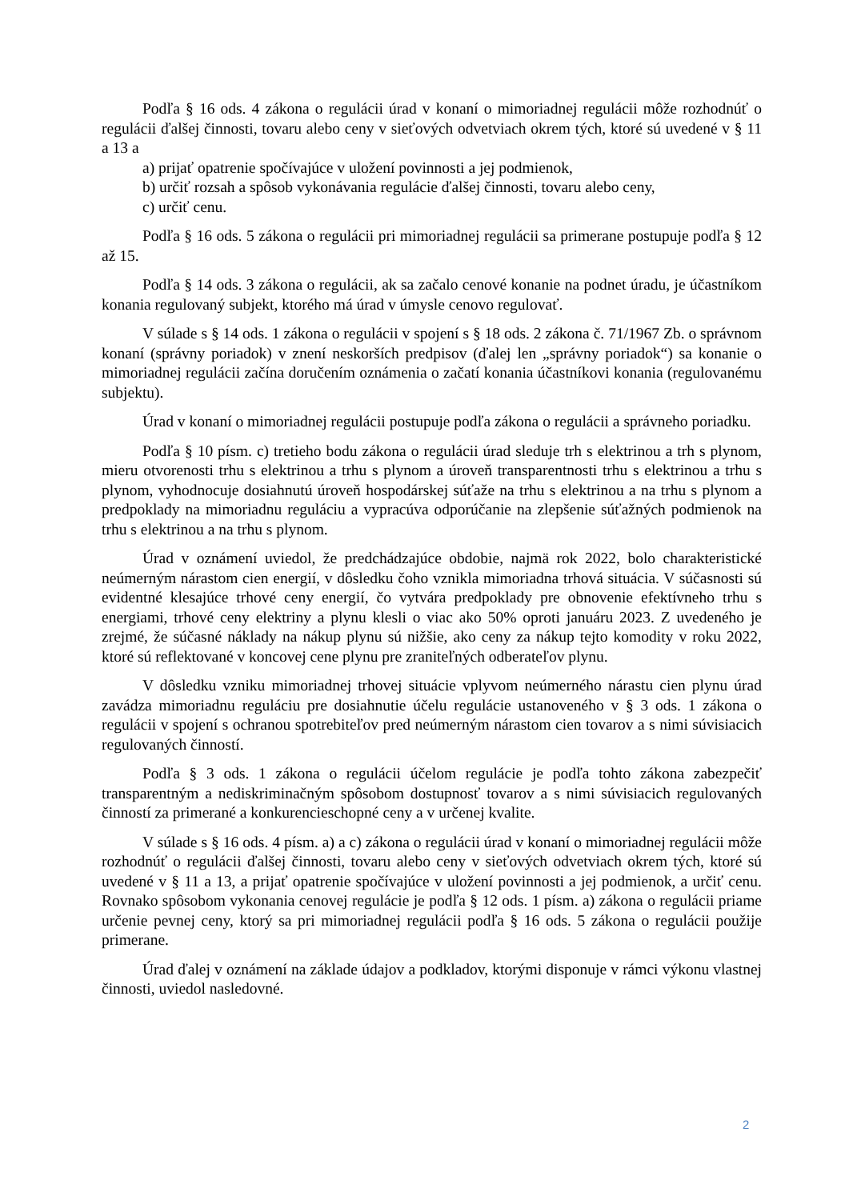Podľa § 16 ods. 4 zákona o regulácii úrad v konaní o mimoriadnej regulácii môže rozhodnúť o regulácii ďalšej činnosti, tovaru alebo ceny v sieťových odvetviach okrem tých, ktoré sú uvedené v § 11 a 13 a
a) prijať opatrenie spočívajúce v uložení povinnosti a jej podmienok,
b) určiť rozsah a spôsob vykonávania regulácie ďalšej činnosti, tovaru alebo ceny,
c) určiť cenu.
Podľa § 16 ods. 5 zákona o regulácii pri mimoriadnej regulácii sa primerane postupuje podľa § 12 až 15.
Podľa § 14 ods. 3 zákona o regulácii, ak sa začalo cenové konanie na podnet úradu, je účastníkom konania regulovaný subjekt, ktorého má úrad v úmysle cenovo regulovať.
V súlade s § 14 ods. 1 zákona o regulácii v spojení s § 18 ods. 2 zákona č. 71/1967 Zb. o správnom konaní (správny poriadok) v znení neskorších predpisov (ďalej len „správny poriadok“) sa konanie o mimoriadnej regulácii začína doručením oznámenia o začatí konania účastníkovi konania (regulovanému subjektu).
Úrad v konaní o mimoriadnej regulácii postupuje podľa zákona o regulácii a správneho poriadku.
Podľa § 10 písm. c) tretieho bodu zákona o regulácii úrad sleduje trh s elektrinou a trh s plynom, mieru otvorenosti trhu s elektrinou a trhu s plynom a úroveň transparentnosti trhu s elektrinou a trhu s plynom, vyhodnocuje dosiahnutú úroveň hospodárskej súťaže na trhu s elektrinou a na trhu s plynom a predpoklady na mimoriadnu reguláciu a vypracúva odporúčanie na zlepšenie súťažných podmienok na trhu s elektrinou a na trhu s plynom.
Úrad v oznámení uviedol, že predchádzajúce obdobie, najmä rok 2022, bolo charakteristické neúmerným nárastom cien energií, v dôsledku čoho vznikla mimoriadna trhová situácia. V súčasnosti sú evidentné klesajúce trhové ceny energií, čo vytvára predpoklady pre obnovenie efektívneho trhu s energiami, trhové ceny elektriny a plynu klesli o viac ako 50% oproti januáru 2023. Z uvedeného je zrejmé, že súčasné náklady na nákup plynu sú nižšie, ako ceny za nákup tejto komodity v roku 2022, ktoré sú reflektované v koncovej cene plynu pre zraniteľných odberateľov plynu.
V dôsledku vzniku mimoriadnej trhovej situácie vplyvom neúmerného nárastu cien plynu úrad zavádza mimoriadnu reguláciu pre dosiahnutie účelu regulácie ustanoveného v § 3 ods. 1 zákona o regulácii v spojení s ochranou spotrebiteľov pred neúmerným nárastom cien tovarov a s nimi súvisiacich regulovaných činností.
Podľa § 3 ods. 1 zákona o regulácii účelom regulácie je podľa tohto zákona zabezpečiť transparentným a nediskriminačným spôsobom dostupnosť tovarov a s nimi súvisiacich regulovaných činností za primerané a konkurencieschopné ceny a v určenej kvalite.
V súlade s § 16 ods. 4 písm. a) a c) zákona o regulácii úrad v konaní o mimoriadnej regulácii môže rozhodnúť o regulácii ďalšej činnosti, tovaru alebo ceny v sieťových odvetviach okrem tých, ktoré sú uvedené v § 11 a 13, a prijať opatrenie spočívajúce v uložení povinnosti a jej podmienok, a určiť cenu. Rovnako spôsobom vykonania cenovej regulácie je podľa § 12 ods. 1 písm. a) zákona o regulácii priame určenie pevnej ceny, ktorý sa pri mimoriadnej regulácii podľa § 16 ods. 5 zákona o regulácii použije primerane.
Úrad ďalej v oznámení na základe údajov a podkladov, ktorými disponuje v rámci výkonu vlastnej činnosti, uviedol nasledovné.
2